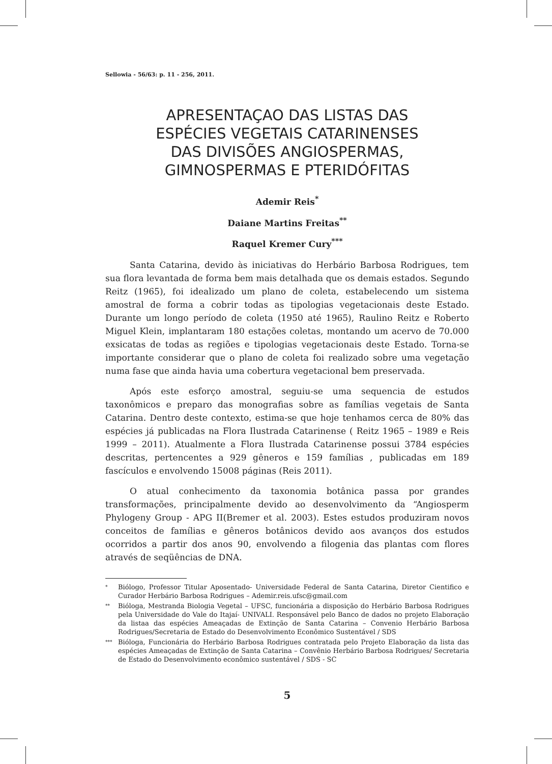Sellowia - 56/63: p. 11 - 256, 2011.
APRESENTAÇAO DAS LISTAS DAS
ESPÉCIES VEGETAIS CATARINENSES
DAS DIVISÕES ANGIOSPERMAS,
GIMNOSPERMAS E PTERIDÓFITAS
Ademir Reis<sup>*</sup>
Daiane Martins Freitas<sup>**</sup>
Raquel Kremer Cury<sup>***</sup>
Santa Catarina, devido às iniciativas do Herbário Barbosa Rodrigues, tem sua flora levantada de forma bem mais detalhada que os demais estados. Segundo Reitz (1965), foi idealizado um plano de coleta, estabelecendo um sistema amostral de forma a cobrir todas as tipologias vegetacionais deste Estado. Durante um longo período de coleta (1950 até 1965), Raulino Reitz e Roberto Miguel Klein, implantaram 180 estações coletas, montando um acervo de 70.000 exsicatas de todas as regiões e tipologias vegetacionais deste Estado. Torna-se importante considerar que o plano de coleta foi realizado sobre uma vegetação numa fase que ainda havia uma cobertura vegetacional bem preservada.
Após este esforço amostral, seguiu-se uma sequencia de estudos taxonômicos e preparo das monografias sobre as famílias vegetais de Santa Catarina. Dentro deste contexto, estima-se que hoje tenhamos cerca de 80% das espécies já publicadas na Flora Ilustrada Catarinense ( Reitz 1965 – 1989 e Reis 1999 – 2011). Atualmente a Flora Ilustrada Catarinense possui 3784 espécies descritas, pertencentes a 929 gêneros e 159 famílias , publicadas em 189 fascículos e envolvendo 15008 páginas (Reis 2011).
O atual conhecimento da taxonomia botânica passa por grandes transformações, principalmente devido ao desenvolvimento da “Angiosperm Phylogeny Group - APG II(Bremer et al. 2003). Estes estudos produziram novos conceitos de famílias e gêneros botânicos devido aos avanços dos estudos ocorridos a partir dos anos 90, envolvendo a filogenia das plantas com flores através de seqüências de DNA.
<sup>*</sup> Biólogo, Professor Titular Aposentado- Universidade Federal de Santa Catarina, Diretor Cientifico e Curador Herbário Barbosa Rodrigues – Ademir.reis.ufsc@gmail.com
<sup>**</sup> Bióloga, Mestranda Biologia Vegetal – UFSC, funcionária a disposição do Herbário Barbosa Rodrigues pela Universidade do Vale do Itajaí- UNIVALI. Responsável pelo Banco de dados no projeto Elaboração da listaa das espécies Ameaçadas de Extinção de Santa Catarina – Convenio Herbário Barbosa Rodrigues/Secretaria de Estado do Desenvolvimento Econômico Sustentável / SDS
<sup>***</sup> Bióloga, Funcionária do Herbário Barbosa Rodrigues contratada pelo Projeto Elaboração da lista das espécies Ameaçadas de Extinção de Santa Catarina – Convênio Herbário Barbosa Rodrigues/ Secretaria de Estado do Desenvolvimento econômico sustentável / SDS - SC
5